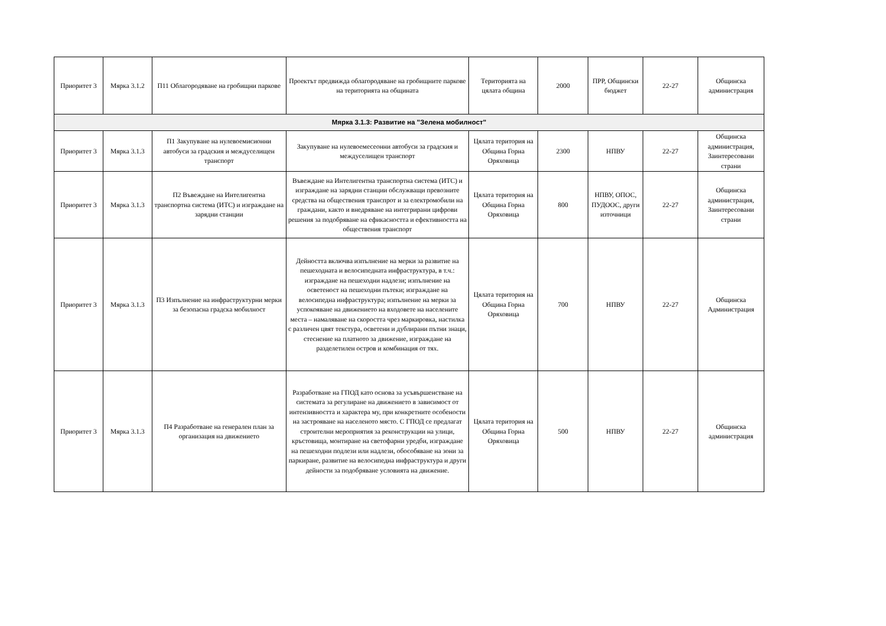| Приоритет 3 | Мярка 3.1.2 | П11 Облагородяване на гробищни паркове | Проектът предвижда облагородяване на гробищните паркове на територията на общината | Територията на цялата община | 2000 | ПРР, Общински бюджет | 22-27 | Общинска администрация |
| Мярка 3.1.3: Развитие на "Зелена мобилност" | | | | | | | | |
| Приоритет 3 | Мярка 3.1.3 | П1 Закупуване на нулевоемисионни автобуси за градския и междуселищен транспорт | Закупуване на нулевоемесеонни автобуси за градския и междуселищен транспорт | Цялата територия на Община Горна Оряховица | 2300 | НПВУ | 22-27 | Общинска администрация, Заинтересовани страни |
| Приоритет 3 | Мярка 3.1.3 | П2 Въвеждане на Интелигентна транспортна система (ИТС) и изграждане на зарядни станции | Въвеждане на Интелигентна транспортна система (ИТС) и изграждане на зарядни станции обслужващи превозните средства на обществения транспрот и за електромобили на граждани, както и внедряване на интегрирани цифрови решения за подобряване на ефикасността и ефективността на обществения транспорт | Цялата територия на Община Горна Оряховица | 800 | НПВУ, ОПОС, ПУДООС, други източници | 22-27 | Общинска администрация, Заинтересовани страни |
| Приоритет 3 | Мярка 3.1.3 | П3 Изпълнение на инфраструктурни мерки за безопасна градска мобилност | Дейността включва изпълнение на мерки за развитие на пешеходната и велосипедната инфраструктура, в т.ч.: изграждане на пешеходни надлези; изпълнение на осветеност на пешеходни пътеки; изграждане на велосипедна инфраструктура; изпълнение на мерки за успокояване на движението на входовете на населените места – намаляване на скоростта чрез маркировка, настилка с различен цвят текстура, осветени и дублирани пътни знаци, стеснение на платното за движение, изграждане на разделетилен остров и комбинация от тях. | Цялата територия на Община Горна Оряховица | 700 | НПВУ | 22-27 | Общинска Администрация |
| Приоритет 3 | Мярка 3.1.3 | П4 Разработване на генерален план за организация на движението | Разработване на ГПОД като основа за усъвършенстване на системата за регулиране на движението в зависимост от интензивността и характера му, при конкретните особености на застрояване на населеното място. С ГПОД се предлагат строителни мероприятия за реконструкции на улици, кръстовища, монтиране на светофарни уредби, изграждане на пешеходни подлези или надлези, обособяване на зони за паркиране, развитие на велосипедна инфраструктура и други дейности за подобряване условията на движение. | Цялата територия на Община Горна Оряховица | 500 | НПВУ | 22-27 | Общинска администрация |